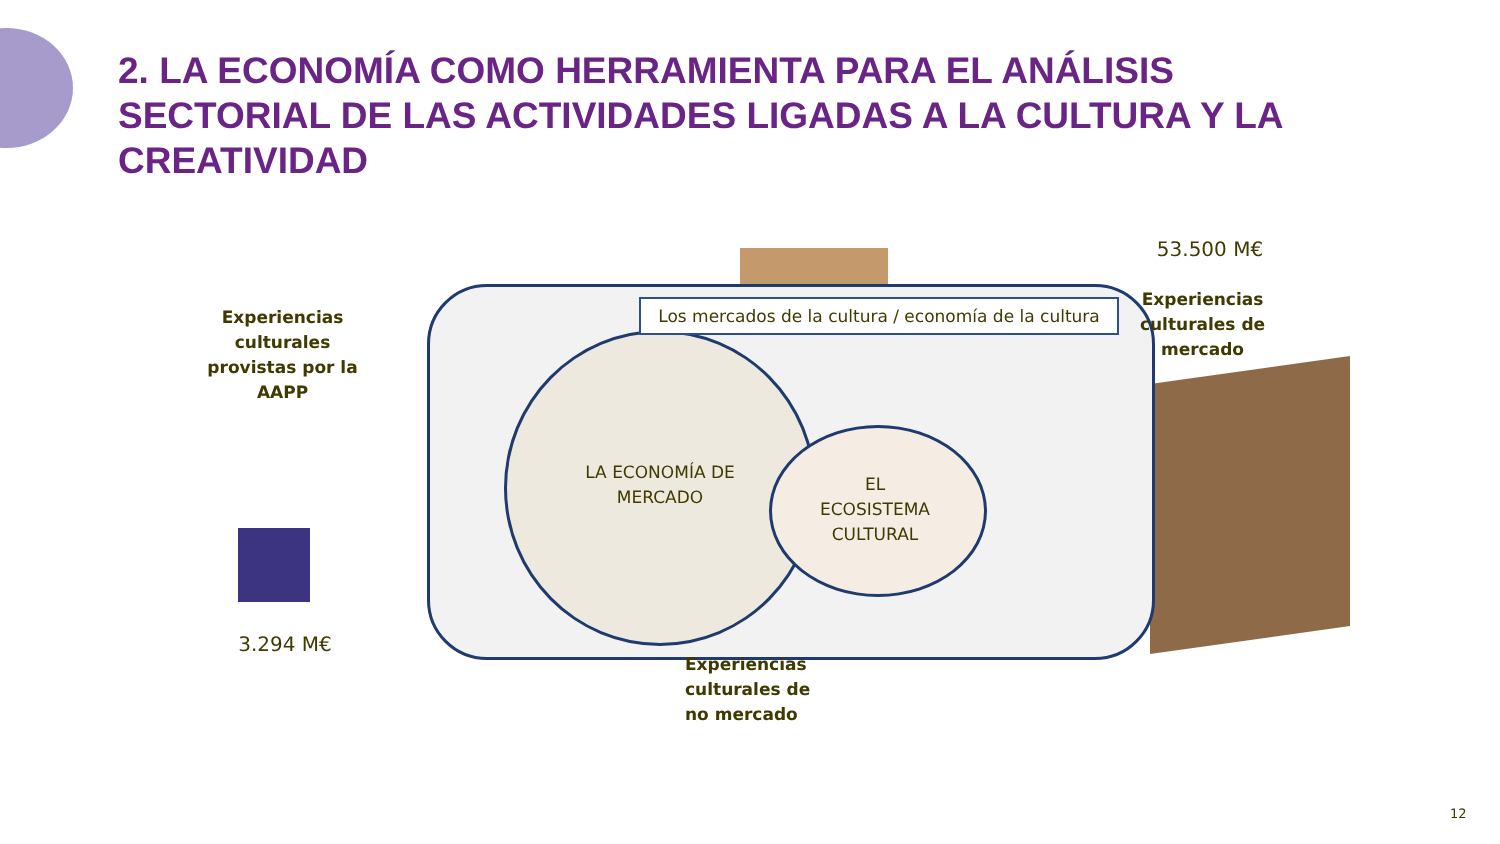2. LA ECONOMÍA COMO HERRAMIENTA PARA EL ANÁLISIS SECTORIAL DE LAS ACTIVIDADES LIGADAS A LA CULTURA Y LA CREATIVIDAD
Los mercados de la cultura / economía de la cultura
LA ECONOMÍA DE MERCADO
EL ECOSISTEMA CULTURAL
Experiencias culturales provistas por la AAPP
3.294 M€
53.500 M€
Experiencias culturales de mercado
Experiencias culturales de no mercado
12